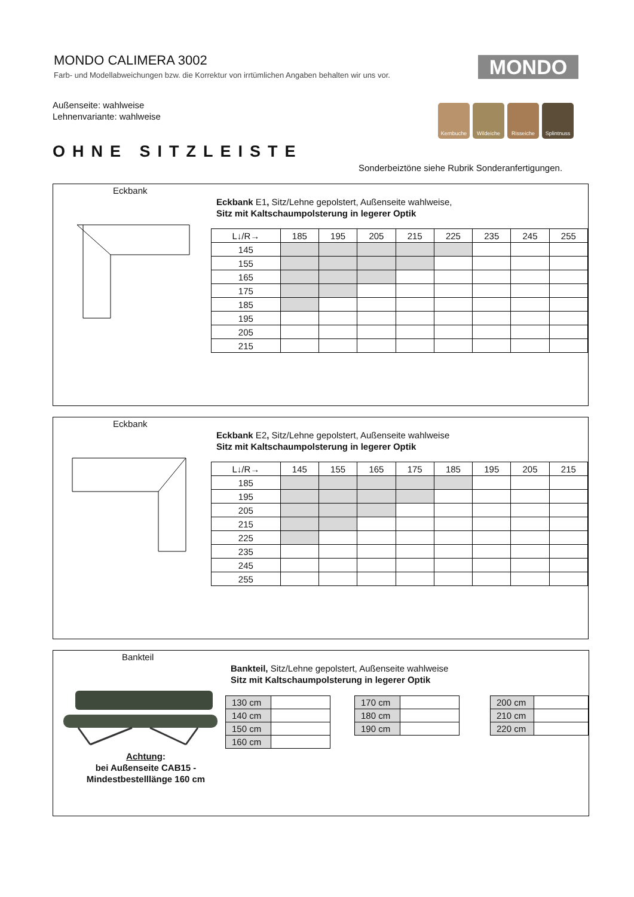MONDO CALIMERA 3002
Farb- und Modellabweichungen bzw. die Korrektur von irrtümlichen Angaben behalten wir uns vor.
MONDO
Außenseite: wahlweise
Lehnenvariante: wahlweise
Kernbuche Wildeiche Risseiche Splintnuss
OHNE SITZLEISTE
Sonderbeiztöne siehe Rubrik Sonderanfertigungen.
Eckbank
Eckbank E1, Sitz/Lehne gepolstert, Außenseite wahlweise,
Sitz mit Kaltschaumpolsterung in legerer Optik
| L↓/R→ | 185 | 195 | 205 | 215 | 225 | 235 | 245 | 255 |
| --- | --- | --- | --- | --- | --- | --- | --- | --- |
| 145 | | | | | | | | |
| 155 | | | | | | | | |
| 165 | | | | | | | | |
| 175 | | | | | | | | |
| 185 | | | | | | | | |
| 195 | | | | | | | | |
| 205 | | | | | | | | |
| 215 | | | | | | | | |
Eckbank
Eckbank E2, Sitz/Lehne gepolstert, Außenseite wahlweise
Sitz mit Kaltschaumpolsterung in legerer Optik
| L↓/R→ | 145 | 155 | 165 | 175 | 185 | 195 | 205 | 215 |
| --- | --- | --- | --- | --- | --- | --- | --- | --- |
| 185 | | | | | | | | |
| 195 | | | | | | | | |
| 205 | | | | | | | | |
| 215 | | | | | | | | |
| 225 | | | | | | | | |
| 235 | | | | | | | | |
| 245 | | | | | | | | |
| 255 | | | | | | | | |
Bankteil
Bankteil, Sitz/Lehne gepolstert, Außenseite wahlweise
Sitz mit Kaltschaumpolsterung in legerer Optik
Achtung:
bei Außenseite CAB15 -
Mindestbestelllänge 160 cm
| 130 cm | |
| 140 cm | |
| 150 cm | |
| 160 cm | |
| 170 cm | |
| 180 cm | |
| 190 cm | |
| 200 cm | |
| 210 cm | |
| 220 cm | |